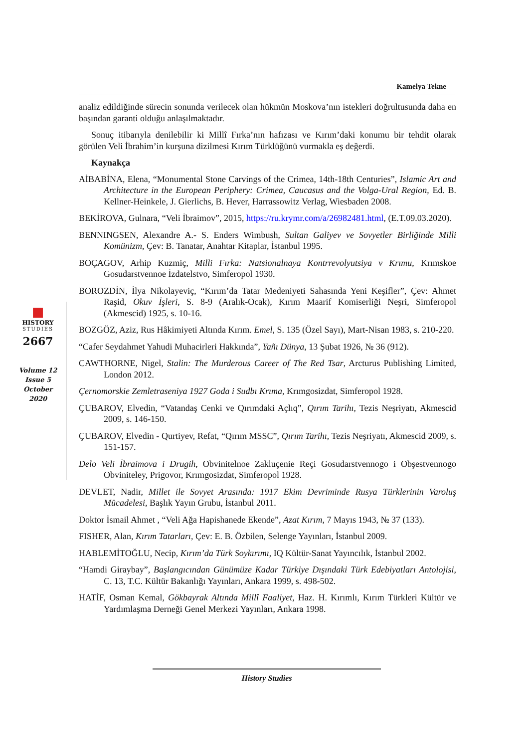Kamelya Tekne
■
HISTORY
STUDIES
2667
Volume 12
Issue 5
October
2020
analiz edildiğinde sürecin sonunda verilecek olan hükmün Moskova’nın istekleri doğrultusunda daha en başından garanti olduğu anlaşılmaktadır.
Sonuç itibarıyla denilebilir ki Millî Fırka’nın hafızası ve Kırım’daki konumu bir tehdit olarak görülen Veli İbrahim’in kurşuna dizilmesi Kırım Türklüğünü vurmakla eş değerdi.
Kaynakça
AİBABİNA, Elena, “Monumental Stone Carvings of the Crimea, 14th-18th Centuries”, Islamic Art and Architecture in the European Periphery: Crimea, Caucasus and the Volga-Ural Region, Ed. B. Kellner-Heinkele, J. Gierlichs, B. Hever, Harrassowitz Verlag, Wiesbaden 2008.
BEKİROVA, Gulnara, “Veli İbraimov”, 2015, https://ru.krymr.com/a/26982481.html, (E.T.09.03.2020).
BENNINGSEN, Alexandre A.- S. Enders Wimbush, Sultan Galiyev ve Sovyetler Birliğinde Milli Komünizm, Çev: B. Tanatar, Anahtar Kitaplar, İstanbul 1995.
BOÇAGOV, Arhip Kuzmiç, Milli Fırka: Natsionalnaya Kontrrevolyutsiya v Krımu, Krımskoe Gosudarstvennoe İzdatelstvo, Simferopol 1930.
BOROZDİN, İlya Nikolayeviç, “Kırım’da Tatar Medeniyeti Sahasında Yeni Keşifler”, Çev: Ahmet Raşid, Okuv İşleri, S. 8-9 (Aralık-Ocak), Kırım Maarif Komiserliği Neşri, Simferopol (Akmescid) 1925, s. 10-16.
BOZGÖZ, Aziz, Rus Hâkimiyeti Altında Kırım. Emel, S. 135 (Özel Sayı), Mart-Nisan 1983, s. 210-220.
“Cafer Seydahmet Yahudi Muhacirleri Hakkında”, Yañı Dünya, 13 Şubat 1926, № 36 (912).
CAWTHORNE, Nigel, Stalin: The Murderous Career of The Red Tsar, Arcturus Publishing Limited, London 2012.
Çernomorskie Zemletraseniya 1927 Goda i Sudbı Krıma, Krımgosizdat, Simferopol 1928.
ÇUBAROV, Elvedin, “Vatandaş Cenki ve Qırımdaki Açlıq”, Qırım Tarihı, Tezis Neşriyatı, Akmescid 2009, s. 146-150.
ÇUBAROV, Elvedin - Qurtiyev, Refat, “Qırım MSSC”, Qırım Tarihı, Tezis Neşriyatı, Akmescid 2009, s. 151-157.
Delo Veli İbraimova i Drugih, Obvinitelnoe Zakluçenie Reçi Gosudarstvennogo i Obşestvennogo Obviniteley, Prigovor, Krımgosizdat, Simferopol 1928.
DEVLET, Nadir, Millet ile Sovyet Arasında: 1917 Ekim Devriminde Rusya Türklerinin Varoluş Mücadelesi, Başlık Yayın Grubu, İstanbul 2011.
Doktor İsmail Ahmet , “Veli Ağa Hapishanede Ekende”, Azat Kırım, 7 Mayıs 1943, № 37 (133).
FISHER, Alan, Kırım Tatarları, Çev: E. B. Özbilen, Selenge Yayınları, İstanbul 2009.
HABLEMİTOĞLU, Necip, Kırım’da Türk Soykırımı, IQ Kültür-Sanat Yayıncılık, İstanbul 2002.
“Hamdi Giraybay”, Başlangıcından Günümüze Kadar Türkiye Dışındaki Türk Edebiyatları Antolojisi, C. 13, T.C. Kültür Bakanlığı Yayınları, Ankara 1999, s. 498-502.
HATİF, Osman Kemal, Gökbayrak Altında Millî Faaliyet, Haz. H. Kırımlı, Kırım Türkleri Kültür ve Yardımlaşma Derneği Genel Merkezi Yayınları, Ankara 1998.
History Studies